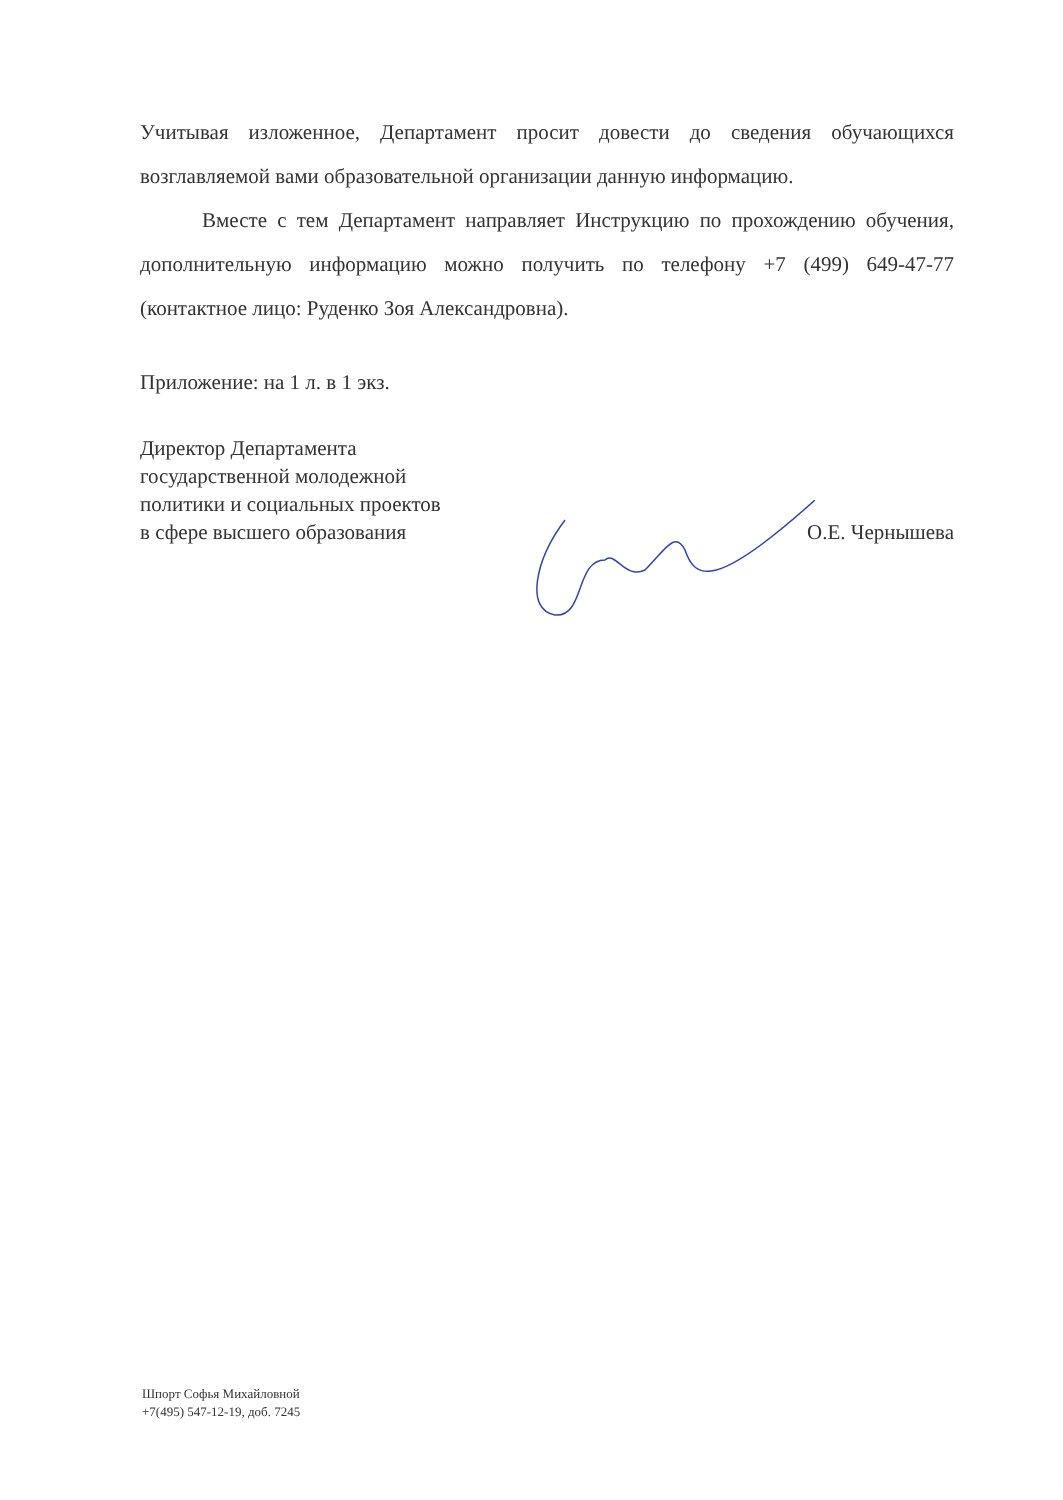Учитывая изложенное, Департамент просит довести до сведения обучающихся возглавляемой вами образовательной организации данную информацию.
Вместе с тем Департамент направляет Инструкцию по прохождению обучения, дополнительную информацию можно получить по телефону +7 (499) 649-47-77 (контактное лицо: Руденко Зоя Александровна).
Приложение: на 1 л. в 1 экз.
Директор Департамента
государственной молодежной
политики и социальных проектов
в сфере высшего образования
О.Е. Чернышева
Шпорт Софья Михайловной
+7(495) 547-12-19, доб. 7245